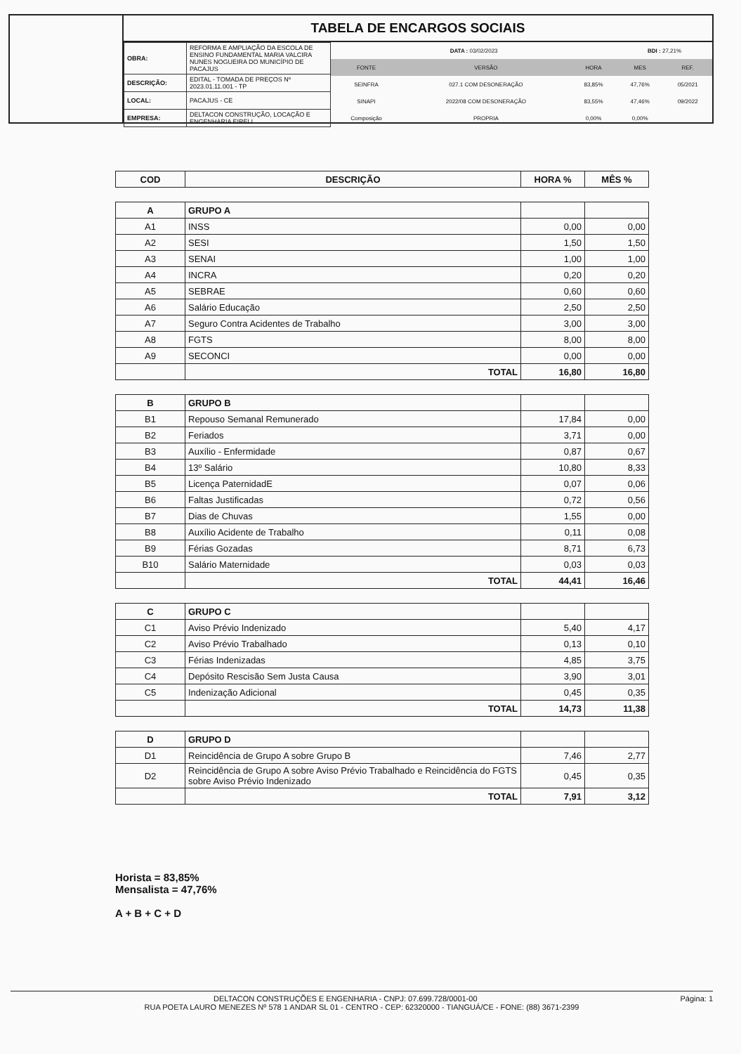TABELA DE ENCARGOS SOCIAIS
| OBRA: | REFORMA E AMPLIAÇÃO DA ESCOLA DE ENSINO FUNDAMENTAL MARIA VALCIRA NUNES NOGUEIRA DO MUNICÍPIO DE PACAJUS |
| DESCRIÇÃO: | EDITAL - TOMADA DE PREÇOS Nº 2023.01.11.001 - TP |
| LOCAL: | PACAJUS - CE |
| EMPRESA: | DELTACON CONSTRUÇÃO, LOCAÇÃO E ENGENHARIA EIRELI |
| DATA : 03/02/2023 | | | BDI : 27,21% | |
| FONTE | VERSÃO | HORA | MES | REF. |
| SEINFRA | 027.1 COM DESONERAÇÃO | 83,85% | 47,76% | 05/2021 |
| SINAPI | 2022/08 COM DESONERAÇÃO | 83,55% | 47,46% | 09/2022 |
| Composição | PROPRIA | 0,00% | 0,00% | |
| COD | DESCRIÇÃO | HORA % | MÊS % |
| --- | --- | --- | --- |
| A | GRUPO A | | |
| A1 | INSS | 0,00 | 0,00 |
| A2 | SESI | 1,50 | 1,50 |
| A3 | SENAI | 1,00 | 1,00 |
| A4 | INCRA | 0,20 | 0,20 |
| A5 | SEBRAE | 0,60 | 0,60 |
| A6 | Salário Educação | 2,50 | 2,50 |
| A7 | Seguro Contra Acidentes de Trabalho | 3,00 | 3,00 |
| A8 | FGTS | 8,00 | 8,00 |
| A9 | SECONCI | 0,00 | 0,00 |
| | TOTAL | 16,80 | 16,80 |
| B | GRUPO B | | |
| B1 | Repouso Semanal Remunerado | 17,84 | 0,00 |
| B2 | Feriados | 3,71 | 0,00 |
| B3 | Auxílio - Enfermidade | 0,87 | 0,67 |
| B4 | 13º Salário | 10,80 | 8,33 |
| B5 | Licença PaternidadE | 0,07 | 0,06 |
| B6 | Faltas Justificadas | 0,72 | 0,56 |
| B7 | Dias de Chuvas | 1,55 | 0,00 |
| B8 | Auxílio Acidente de Trabalho | 0,11 | 0,08 |
| B9 | Férias Gozadas | 8,71 | 6,73 |
| B10 | Salário Maternidade | 0,03 | 0,03 |
| | TOTAL | 44,41 | 16,46 |
| C | GRUPO C | | |
| C1 | Aviso Prévio Indenizado | 5,40 | 4,17 |
| C2 | Aviso Prévio Trabalhado | 0,13 | 0,10 |
| C3 | Férias Indenizadas | 4,85 | 3,75 |
| C4 | Depósito Rescisão Sem Justa Causa | 3,90 | 3,01 |
| C5 | Indenização Adicional | 0,45 | 0,35 |
| | TOTAL | 14,73 | 11,38 |
| D | GRUPO D | | |
| D1 | Reincidência de Grupo A sobre Grupo B | 7,46 | 2,77 |
| D2 | Reincidência de Grupo A sobre Aviso Prévio Trabalhado e Reincidência do FGTS sobre Aviso Prévio Indenizado | 0,45 | 0,35 |
| | TOTAL | 7,91 | 3,12 |
Horista = 83,85%
Mensalista = 47,76%
A + B + C + D
Página: 1 DELTACON CONSTRUÇÕES E ENGENHARIA - CNPJ: 07.699.728/0001-00
RUA POETA LAURO MENEZES Nº 578 1 ANDAR SL 01 - CENTRO - CEP: 62320000 - TIANGUÁ/CE - FONE: (88) 3671-2399